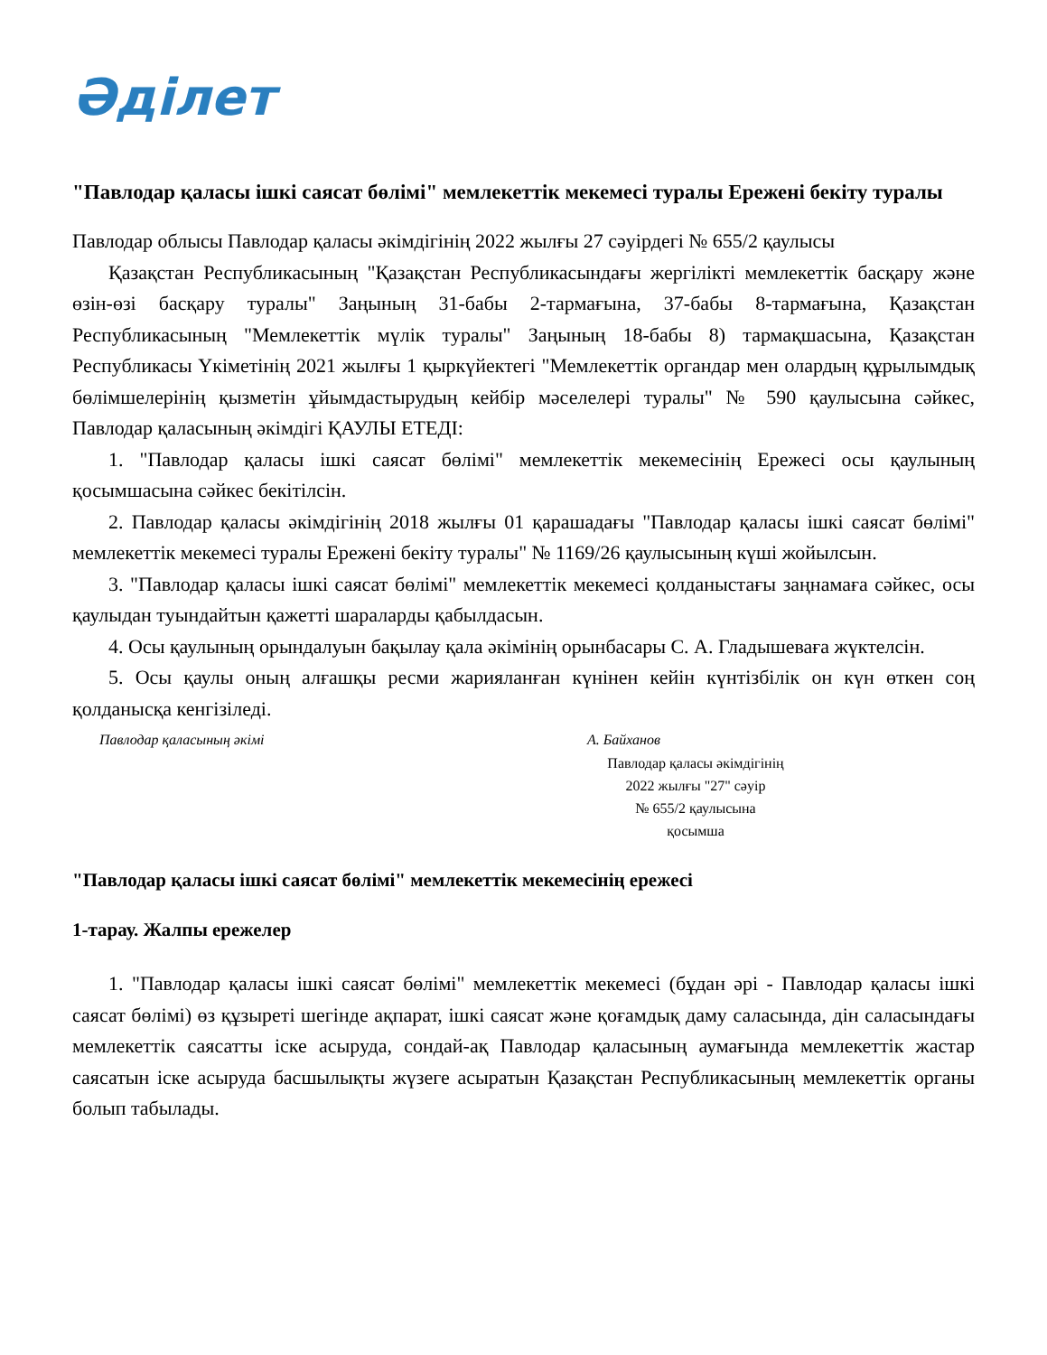Әділет
"Павлодар қаласы ішкі саясат бөлімі" мемлекеттік мекемесі туралы Ережені бекіту туралы
Павлодар облысы Павлодар қаласы әкімдігінің 2022 жылғы 27 сәуірдегі № 655/2 қаулысы
Қазақстан Республикасының "Қазақстан Республикасындағы жергілікті мемлекеттік басқару және өзін-өзі басқару туралы" Заңының 31-бабы 2-тармағына, 37-бабы 8-тармағына, Қазақстан Республикасының "Мемлекеттік мүлік туралы" Заңының 18-бабы 8) тармақшасына, Қазақстан Республикасы Үкіметінің 2021 жылғы 1 қыркүйектегі "Мемлекеттік органдар мен олардың құрылымдық бөлімшелерінің қызметін ұйымдастырудың кейбір мәселелері туралы" № 590 қаулысына сәйкес, Павлодар қаласының әкімдігі ҚАУЛЫ ЕТЕДІ:
1. "Павлодар қаласы ішкі саясат бөлімі" мемлекеттік мекемесінің Ережесі осы қаулының қосымшасына сәйкес бекітілсін.
2. Павлодар қаласы әкімдігінің 2018 жылғы 01 қарашадағы "Павлодар қаласы ішкі саясат бөлімі" мемлекеттік мекемесі туралы Ережені бекіту туралы" № 1169/26 қаулысының күші жойылсын.
3. "Павлодар қаласы ішкі саясат бөлімі" мемлекеттік мекемесі қолданыстағы заңнамаға сәйкес, осы қаулыдан туындайтын қажетті шараларды қабылдасын.
4. Осы қаулының орындалуын бақылау қала әкімінің орынбасары С. А. Гладышеваға жүктелсін.
5. Осы қаулы оның алғашқы ресми жарияланған күнінен кейін күнтізбілік он күн өткен соң қолданысқа кенгізіледі.
Павлодар қаласының әкімі А. Байханов
Павлодар қаласы әкімдігінің
2022 жылғы "27" сәуір
№ 655/2 қаулысына
қосымша
"Павлодар қаласы ішкі саясат бөлімі" мемлекеттік мекемесінің ережесі
1-тарау. Жалпы ережелер
1. "Павлодар қаласы ішкі саясат бөлімі" мемлекеттік мекемесі (бұдан әрі - Павлодар қаласы ішкі саясат бөлімі) өз құзыреті шегінде ақпарат, ішкі саясат және қоғамдық даму саласында, дін саласындағы мемлекеттік саясатты іске асыруда, сондай-ақ Павлодар қаласының аумағында мемлекеттік жастар саясатын іске асыруда басшылықты жүзеге асыратын Қазақстан Республикасының мемлекеттік органы болып табылады.